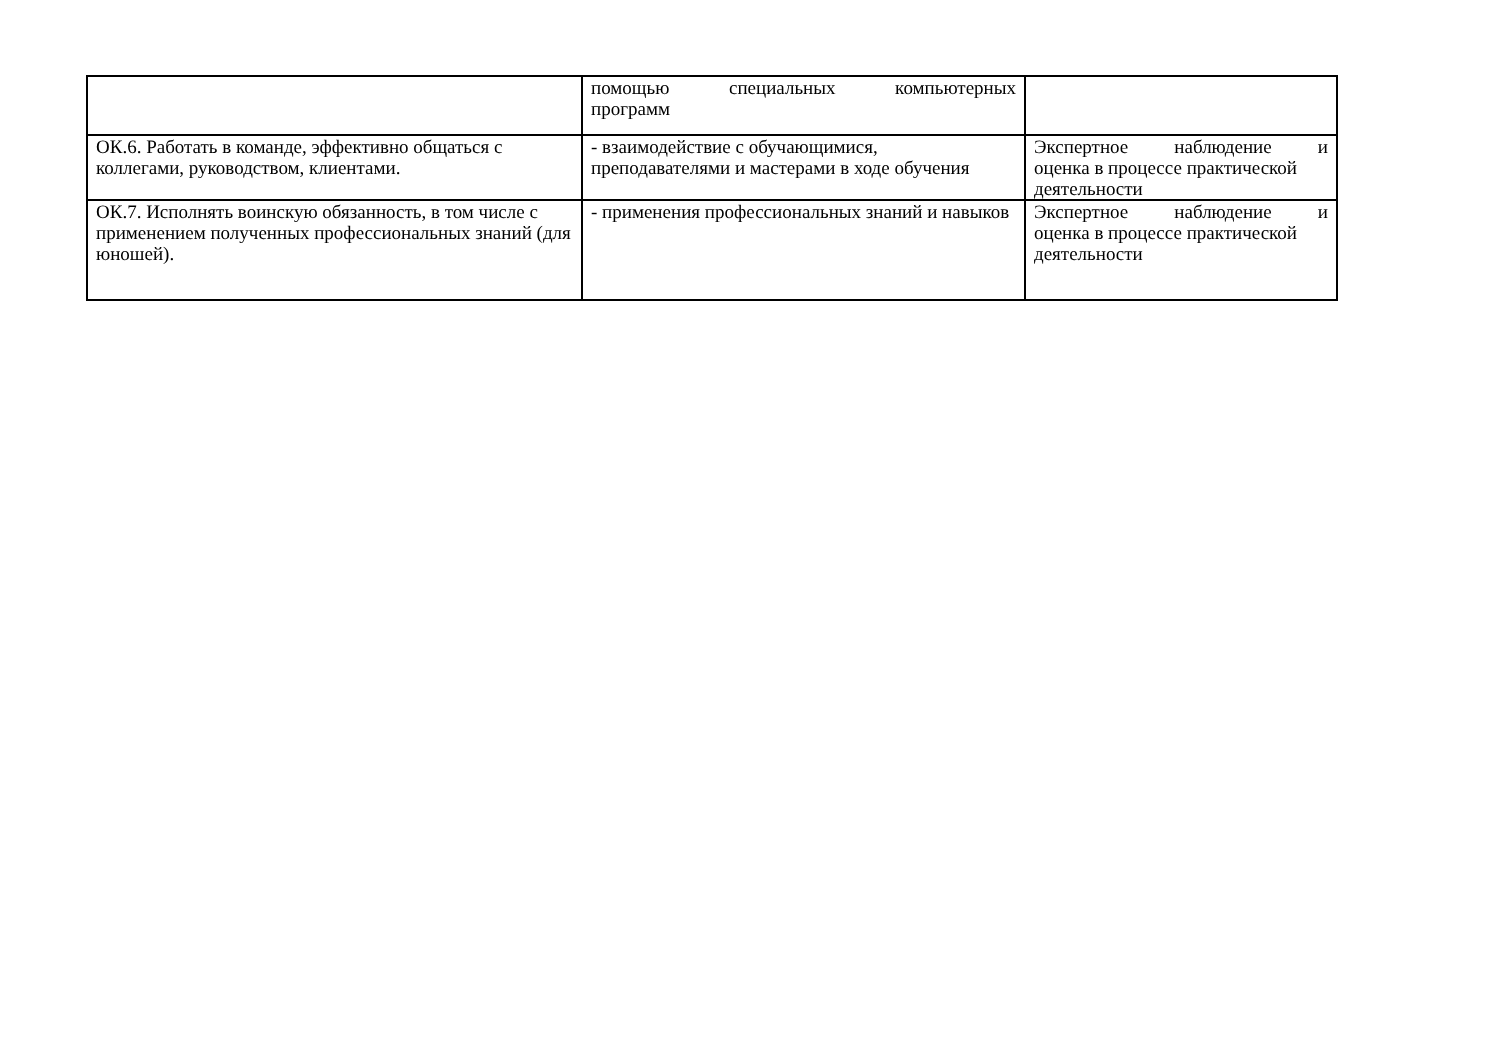| | помощью специальных компьютерных программ | |
| ОК.6. Работать в команде, эффективно общаться с коллегами, руководством, клиентами. | - взаимодействие с обучающимися, преподавателями и мастерами в ходе обучения | Экспертное наблюдение и оценка в процессе практической деятельности |
| ОК.7. Исполнять воинскую обязанность, в том числе с применением полученных профессиональных знаний (для юношей). | - применения профессиональных знаний и навыков | Экспертное наблюдение и оценка в процессе практической деятельности |